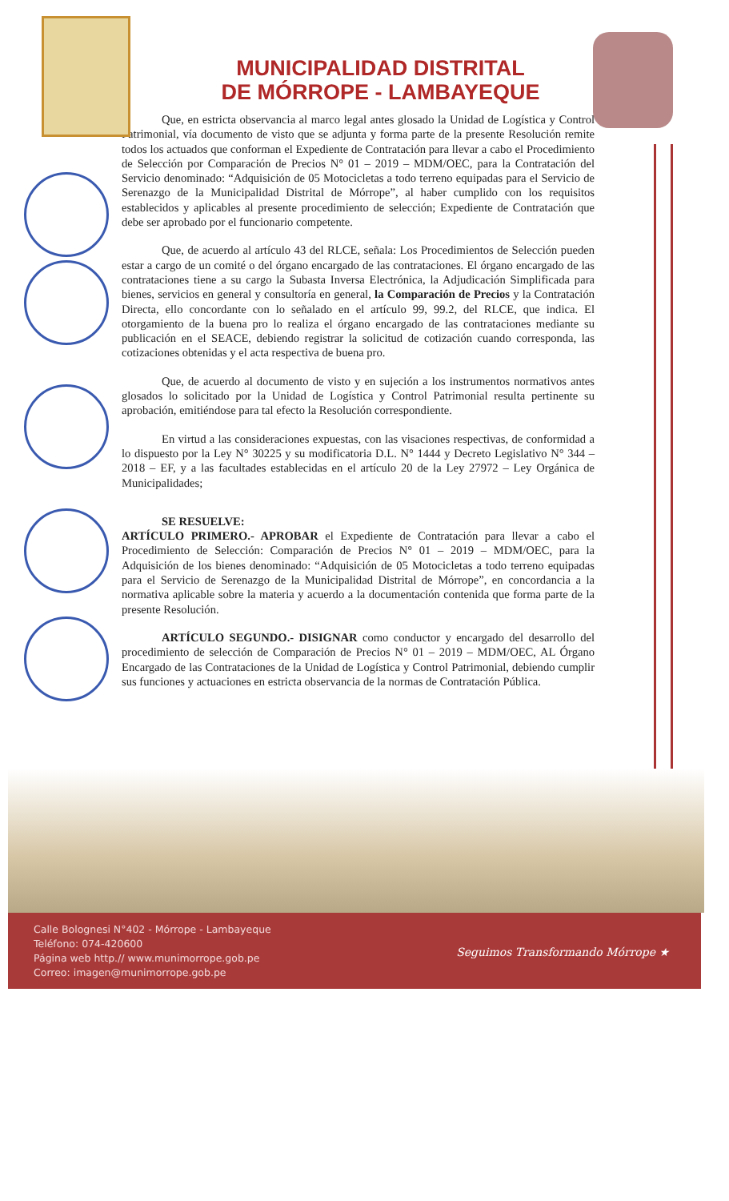MUNICIPALIDAD DISTRITAL
DE MÓRROPE - LAMBAYEQUE
Que, en estricta observancia al marco legal antes glosado la Unidad de Logística y Control Patrimonial, vía documento de visto que se adjunta y forma parte de la presente Resolución remite todos los actuados que conforman el Expediente de Contratación para llevar a cabo el Procedimiento de Selección por Comparación de Precios N° 01 – 2019 – MDM/OEC, para la Contratación del Servicio denominado: “Adquisición de 05 Motocicletas a todo terreno equipadas para el Servicio de Serenazgo de la Municipalidad Distrital de Mórrope”, al haber cumplido con los requisitos establecidos y aplicables al presente procedimiento de selección; Expediente de Contratación que debe ser aprobado por el funcionario competente.
Que, de acuerdo al artículo 43 del RLCE, señala: Los Procedimientos de Selección pueden estar a cargo de un comité o del órgano encargado de las contrataciones. El órgano encargado de las contrataciones tiene a su cargo la Subasta Inversa Electrónica, la Adjudicación Simplificada para bienes, servicios en general y consultoría en general, la Comparación de Precios y la Contratación Directa, ello concordante con lo señalado en el artículo 99, 99.2, del RLCE, que indica. El otorgamiento de la buena pro lo realiza el órgano encargado de las contrataciones mediante su publicación en el SEACE, debiendo registrar la solicitud de cotización cuando corresponda, las cotizaciones obtenidas y el acta respectiva de buena pro.
Que, de acuerdo al documento de visto y en sujeción a los instrumentos normativos antes glosados lo solicitado por la Unidad de Logística y Control Patrimonial resulta pertinente su aprobación, emitiéndose para tal efecto la Resolución correspondiente.
En virtud a las consideraciones expuestas, con las visaciones respectivas, de conformidad a lo dispuesto por la Ley N° 30225 y su modificatoria D.L. N° 1444 y Decreto Legislativo N° 344 – 2018 – EF, y a las facultades establecidas en el artículo 20 de la Ley 27972 – Ley Orgánica de Municipalidades;
SE RESUELVE:
ARTÍCULO PRIMERO.- APROBAR el Expediente de Contratación para llevar a cabo el Procedimiento de Selección: Comparación de Precios N° 01 – 2019 – MDM/OEC, para la Adquisición de los bienes denominado: “Adquisición de 05 Motocicletas a todo terreno equipadas para el Servicio de Serenazgo de la Municipalidad Distrital de Mórrope”, en concordancia a la normativa aplicable sobre la materia y acuerdo a la documentación contenida que forma parte de la presente Resolución.
ARTÍCULO SEGUNDO.- DISIGNAR como conductor y encargado del desarrollo del procedimiento de selección de Comparación de Precios N° 01 – 2019 – MDM/OEC, AL Órgano Encargado de las Contrataciones de la Unidad de Logística y Control Patrimonial, debiendo cumplir sus funciones y actuaciones en estricta observancia de la normas de Contratación Pública.
Calle Bolognesi N°402 - Mórrope - Lambayeque
Teléfono: 074-420600
Página web http.// www.munimorrope.gob.pe
Correo: imagen@munimorrope.gob.pe
Seguimos Transformando Mórrope ★